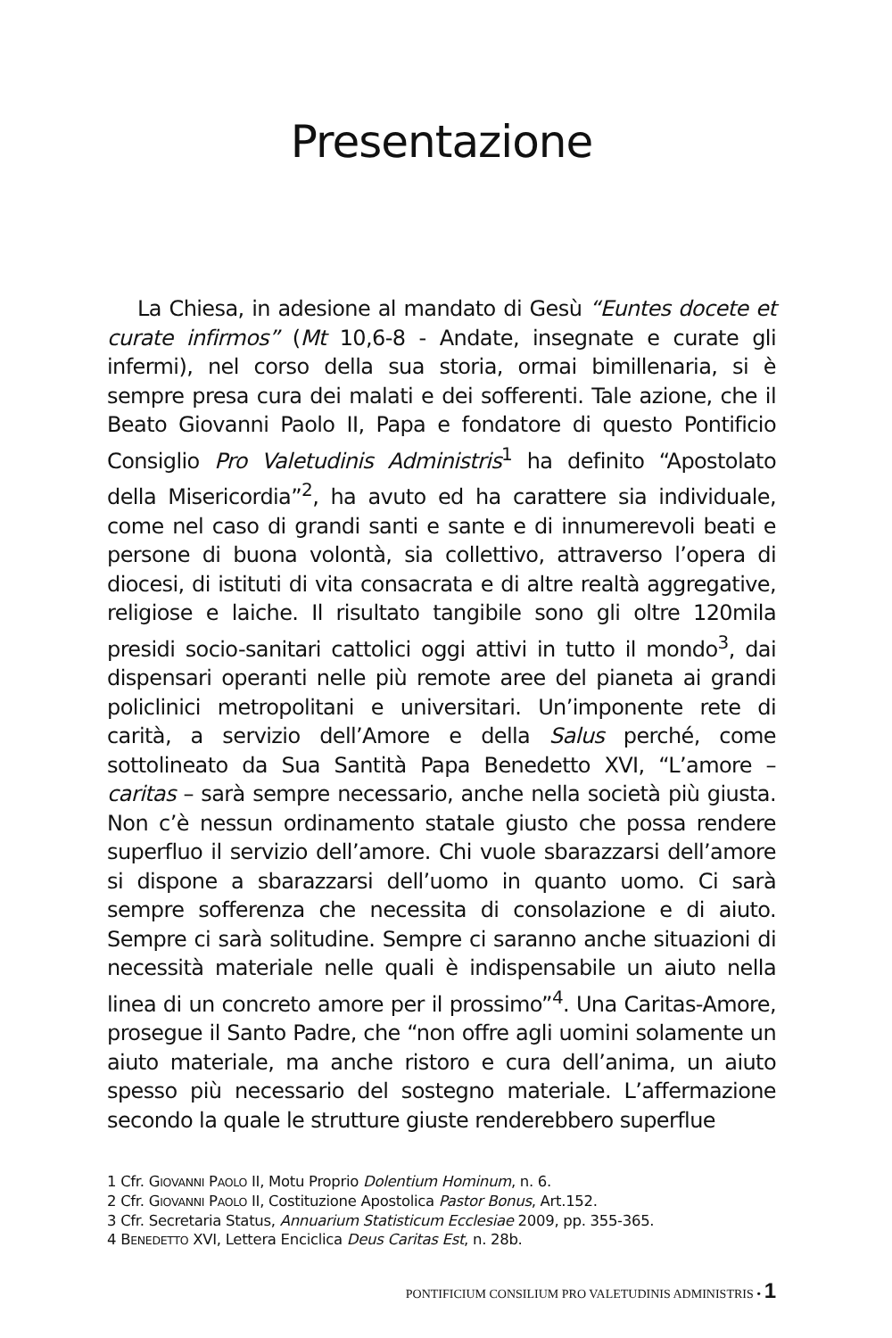Presentazione
La Chiesa, in adesione al mandato di Gesù “Euntes docete et curate infirmos” (Mt 10,6-8 - Andate, insegnate e curate gli infermi), nel corso della sua storia, ormai bimillenaria, si è sempre presa cura dei malati e dei sofferenti. Tale azione, che il Beato Giovanni Paolo II, Papa e fondatore di questo Pontificio Consiglio Pro Valetudinis Administris<sup>1</sup> ha definito “Apostolato della Misericordia”<sup>2</sup>, ha avuto ed ha carattere sia individuale, come nel caso di grandi santi e sante e di innumerevoli beati e persone di buona volontà, sia collettivo, attraverso l’opera di diocesi, di istituti di vita consacrata e di altre realtà aggregative, religiose e laiche. Il risultato tangibile sono gli oltre 120mila presidi socio-sanitari cattolici oggi attivi in tutto il mondo<sup>3</sup>, dai dispensari operanti nelle più remote aree del pianeta ai grandi policlinici metropolitani e universitari. Un’imponente rete di carità, a servizio dell’Amore e della Salus perché, come sottolineato da Sua Santità Papa Benedetto XVI, “L’amore – caritas – sarà sempre necessario, anche nella società più giusta. Non c’è nessun ordinamento statale giusto che possa rendere superfluo il servizio dell’amore. Chi vuole sbarazzarsi dell’amore si dispone a sbarazzarsi dell’uomo in quanto uomo. Ci sarà sempre sofferenza che necessita di consolazione e di aiuto. Sempre ci sarà solitudine. Sempre ci saranno anche situazioni di necessità materiale nelle quali è indispensabile un aiuto nella linea di un concreto amore per il prossimo”<sup>4</sup>. Una Caritas-Amore, prosegue il Santo Padre, che “non offre agli uomini solamente un aiuto materiale, ma anche ristoro e cura dell’anima, un aiuto spesso più necessario del sostegno materiale. L’affermazione secondo la quale le strutture giuste renderebbero superflue
1 Cfr. GIOVANNI PAOLO II, Motu Proprio Dolentium Hominum, n. 6.
2 Cfr. GIOVANNI PAOLO II, Costituzione Apostolica Pastor Bonus, Art.152.
3 Cfr. Secretaria Status, Annuarium Statisticum Ecclesiae 2009, pp. 355-365.
4 BENEDETTO XVI, Lettera Enciclica Deus Caritas Est, n. 28b.
PONTIFICIUM CONSILIUM PRO VALETUDINIS ADMINISTRIS • 1